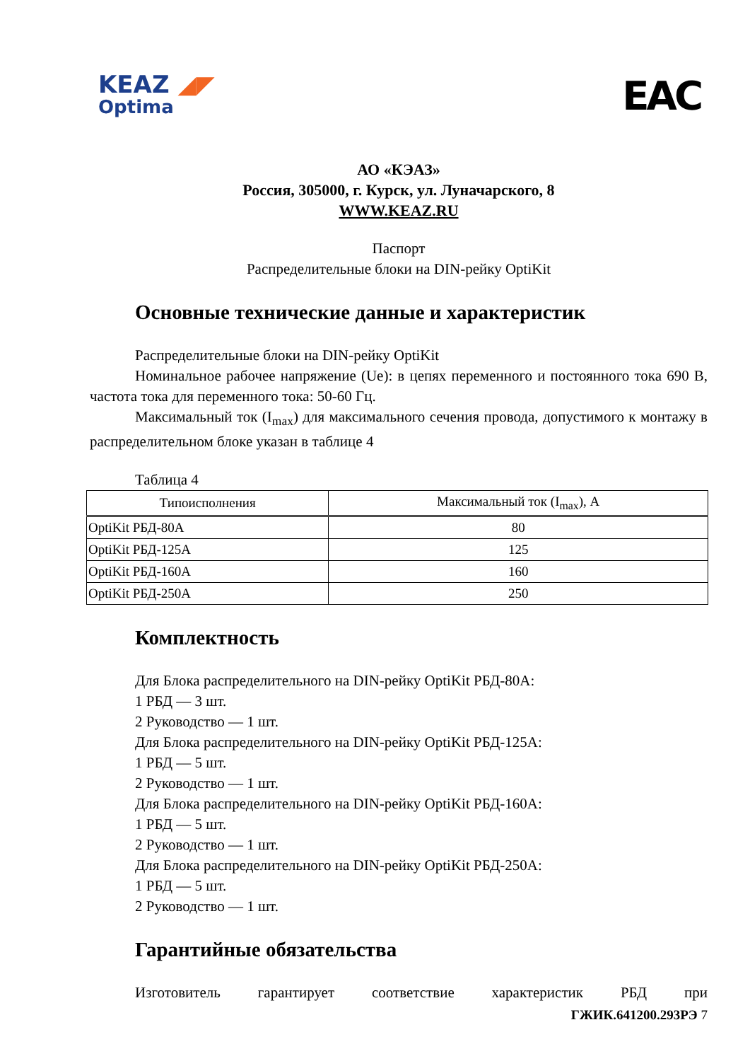KEAZ ◢◤
Optima
EAC
АО «КЭАЗ»
Россия, 305000, г. Курск, ул. Луначарского, 8
WWW.KEAZ.RU
Паспорт
Распределительные блоки на DIN-рейку OptiKit
Основные технические данные и характеристик
Распределительные блоки на DIN-рейку OptiKit
Номинальное рабочее напряжение (Ue): в цепях переменного и постоянного тока 690 В, частота тока для переменного тока: 50-60 Гц.
Максимальный ток (I<sub>max</sub>) для максимального сечения провода, допустимого к монтажу в распределительном блоке указан в таблице 4
Таблица 4
| Типоисполнения | Максимальный ток (I<sub>max</sub>), А |
| --- | --- |
| OptiKit РБД-80А | 80 |
| OptiKit РБД-125А | 125 |
| OptiKit РБД-160А | 160 |
| OptiKit РБД-250А | 250 |
Комплектность
Для Блока распределительного на DIN-рейку OptiKit РБД-80А:
1 РБД — 3 шт.
2 Руководство — 1 шт.
Для Блока распределительного на DIN-рейку OptiKit РБД-125А:
1 РБД — 5 шт.
2 Руководство — 1 шт.
Для Блока распределительного на DIN-рейку OptiKit РБД-160А:
1 РБД — 5 шт.
2 Руководство — 1 шт.
Для Блока распределительного на DIN-рейку OptiKit РБД-250А:
1 РБД — 5 шт.
2 Руководство — 1 шт.
Гарантийные обязательства
Изготовитель гарантирует соответствие характеристик РБД при
ГЖИК.641200.293РЭ 7